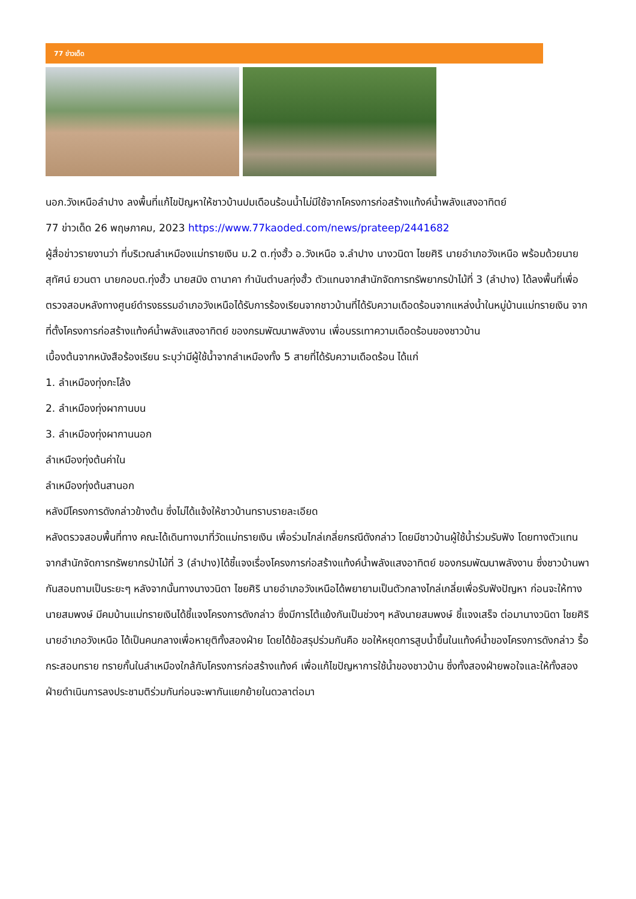77 ข่าวเด็ด
นอภ.วังเหนือลำปาง ลงพื้นที่แก้ไขปัญหาให้ชาวบ้านปมเดือนร้อนน้ำไม่มีใช้จากโครงการก่อสร้างแท้งค์น้ำพลังแสงอาทิตย์
77 ข่าวเด็ด 26 พฤษภาคม, 2023 https://www.77kaoded.com/news/prateep/2441682
ผู้สื่อข่าวรายงานว่า ที่บริเวณลำเหมืองแม่ทรายเงิน ม.2 ต.ทุ่งฮั้ว อ.วังเหนือ จ.ลำปาง นางวนิดา ไชยศิริ นายอำเภอวังเหนือ พร้อมด้วยนายสุทัศน์ ยวนตา นายกอบต.ทุ่งฮั้ว นายสมิง ตานาคา กำนันตำบลทุ่งฮั้ว ตัวแทนจากสำนักจัดการทรัพยากรป่าไม้ที่ 3 (ลำปาง) ได้ลงพื้นที่เพื่อตรวจสอบหลังทางศูนย์ดำรงธรรมอำเภอวังเหนือได้รับการร้องเรียนจากชาวบ้านที่ได้รับความเดือดร้อนจากแหล่งน้ำในหมู่บ้านแม่ทรายเงิน จากที่ตั้งโครงการก่อสร้างแท้งค์น้ำพลังแสงอาทิตย์ ของกรมพัฒนาพลังงาน เพื่อบรรเทาความเดือดร้อนของชาวบ้าน
เบื้องต้นจากหนังสือร้องเรียน ระบุว่ามีผู้ใช้น้ำจากลำเหมืองทั้ง 5 สายที่ได้รับความเดือดร้อน ได้แก่
1. ลำเหมืองทุ่งกะโล้ง
2. ลำเหมืองทุ่งผากานบน
3. ลำเหมืองทุ่งผากานนอก
ลำเหมืองทุ่งต้นค่าใน
ลำเหมืองทุ่งต้นสานอก
หลังมีโครงการดังกล่าวข้างต้น ซึ่งไม่ได้แจ้งให้ชาวบ้านทราบรายละเอียด
หลังตรวจสอบพื้นที่ทาง คณะได้เดินทางมาที่วัดแม่ทรายเงิน เพื่อร่วมไกล่เกลี่ยกรณีดังกล่าว โดยมีชาวบ้านผู้ใช้น้ำร่วมรับฟัง โดยทางตัวแทนจากสำนักจัดการทรัพยากรป่าไม้ที่ 3 (ลำปาง)ได้ชี้แจงเรื่องโครงการก่อสร้างแท้งค์น้ำพลังแสงอาทิตย์ ของกรมพัฒนาพลังงาน ซึ่งชาวบ้านพากันสอบถามเป็นระยะๆ หลังจากนั้นทางนางวนิดา ไชยศิริ นายอำเภอวังเหนือได้พยายามเป็นตัวกลางไกล่เกลี่ยเพื่อรับฟังปัญหา ก่อนจะให้ทางนายสมพงษ์ มีคมบ้านแม่ทรายเงินได้ชี้แจงโครงการดังกล่าว ซึ่งมีการโต้แย้งกันเป็นช่วงๆ หลังนายสมพงษ์ ชี้แจงเสร็จ ต่อมานางวนิดา ไชยศิริ นายอำเภอวังเหนือ ได้เป็นคนกลางเพื่อหายุติทั้งสองฝ่าย โดยได้ข้อสรุปร่วมกันคือ ขอให้หยุดการสูบน้ำขึ้นในแท้งค์น้ำของโครงการดังกล่าว รื้อกระสอบทราย ทรายกั้นในลำเหมืองใกล้กับโครงการก่อสร้างแท้งค์ เพื่อแก้ไขปัญหาการใช้น้ำของชาวบ้าน ซึ่งทั้งสองฝ่ายพอใจและให้ทั้งสองฝ่ายดำเนินการลงประชามติร่วมกันก่อนจะพากันแยกย้ายในดวลาต่อมา